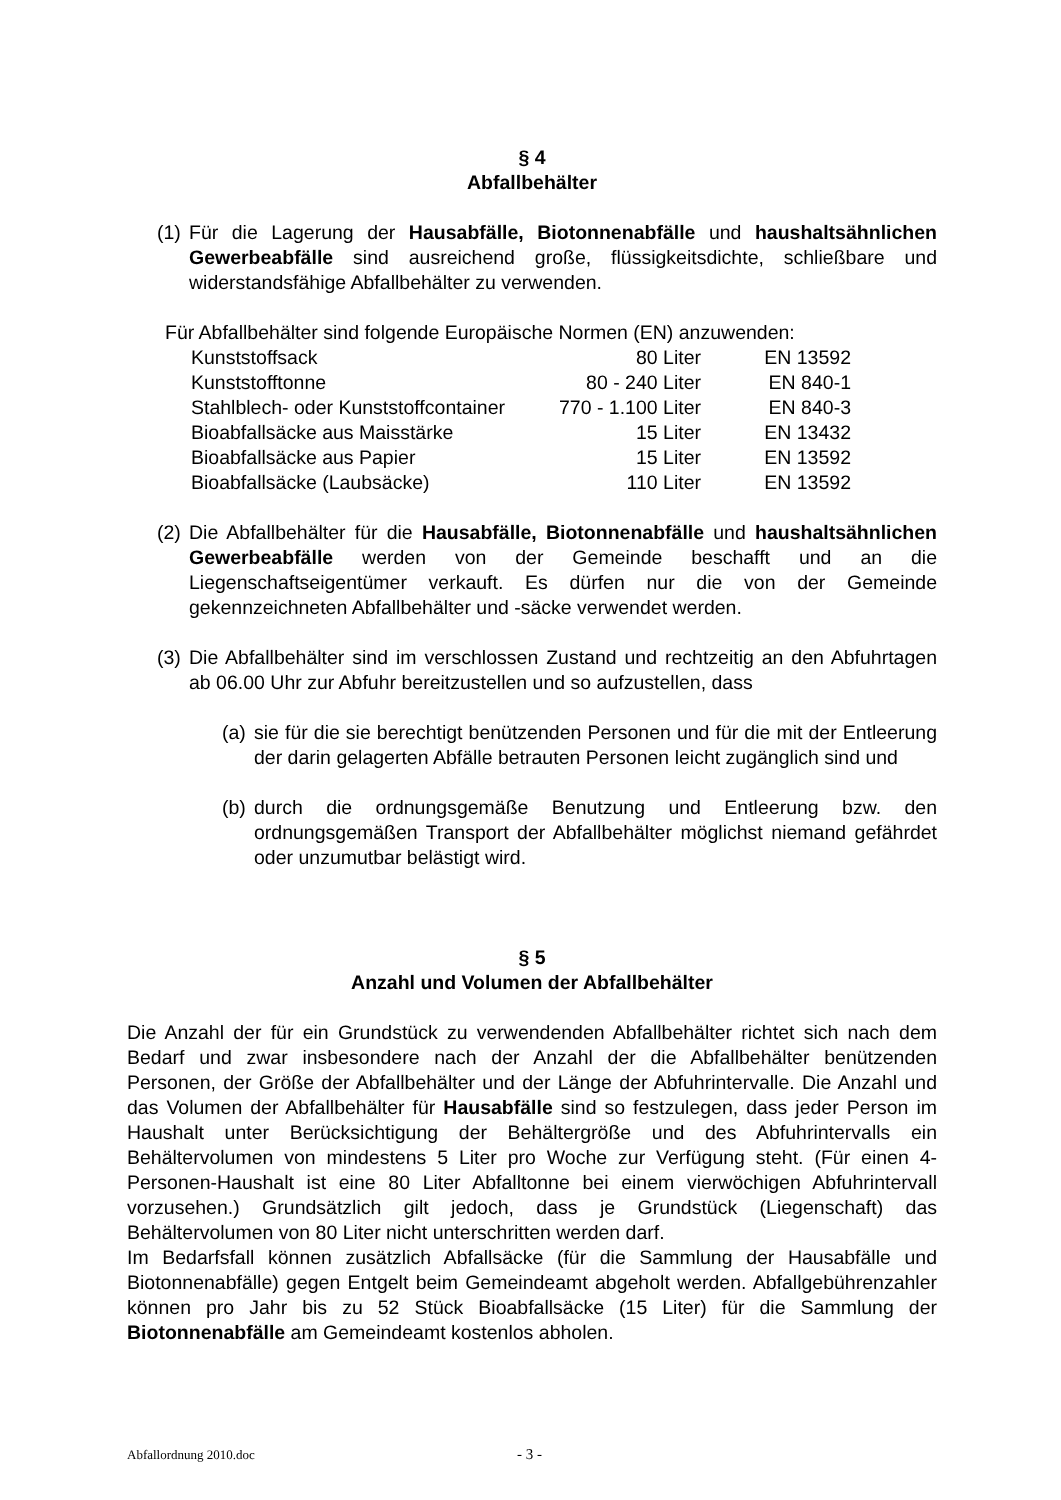§ 4
Abfallbehälter
(1)
Für die Lagerung der Hausabfälle, Biotonnenabfälle und haushaltsähnlichen Gewerbeabfälle sind ausreichend große, flüssigkeitsdichte, schließbare und widerstandsfähige Abfallbehälter zu verwenden.
Für Abfallbehälter sind folgende Europäische Normen (EN) anzuwenden:
| Kunststoffsack | 80 Liter | EN 13592 |
| Kunststofftonne | 80 - 240 Liter | EN 840-1 |
| Stahlblech- oder Kunststoffcontainer | 770 - 1.100 Liter | EN 840-3 |
| Bioabfallsäcke aus Maisstärke | 15 Liter | EN 13432 |
| Bioabfallsäcke aus Papier | 15 Liter | EN 13592 |
| Bioabfallsäcke (Laubsäcke) | 110 Liter | EN 13592 |
(2)
Die Abfallbehälter für die Hausabfälle, Biotonnenabfälle und haushaltsähnlichen Gewerbeabfälle werden von der Gemeinde beschafft und an die Liegenschaftseigentümer verkauft. Es dürfen nur die von der Gemeinde gekennzeichneten Abfallbehälter und -säcke verwendet werden.
(3)
Die Abfallbehälter sind im verschlossen Zustand und rechtzeitig an den Abfuhrtagen ab 06.00 Uhr zur Abfuhr bereitzustellen und so aufzustellen, dass
(a)
sie für die sie berechtigt benützenden Personen und für die mit der Entleerung der darin gelagerten Abfälle betrauten Personen leicht zugänglich sind und
(b)
durch die ordnungsgemäße Benutzung und Entleerung bzw. den ordnungsgemäßen Transport der Abfallbehälter möglichst niemand gefährdet oder unzumutbar belästigt wird.
§ 5
Anzahl und Volumen der Abfallbehälter
Die Anzahl der für ein Grundstück zu verwendenden Abfallbehälter richtet sich nach dem Bedarf und zwar insbesondere nach der Anzahl der die Abfallbehälter benützenden Personen, der Größe der Abfallbehälter und der Länge der Abfuhrintervalle. Die Anzahl und das Volumen der Abfallbehälter für Hausabfälle sind so festzulegen, dass jeder Person im Haushalt unter Berücksichtigung der Behältergröße und des Abfuhrintervalls ein Behältervolumen von mindestens 5 Liter pro Woche zur Verfügung steht. (Für einen 4-Personen-Haushalt ist eine 80 Liter Abfalltonne bei einem vierwöchigen Abfuhrintervall vorzusehen.) Grundsätzlich gilt jedoch, dass je Grundstück (Liegenschaft) das Behältervolumen von 80 Liter nicht unterschritten werden darf.
Im Bedarfsfall können zusätzlich Abfallsäcke (für die Sammlung der Hausabfälle und Biotonnenabfälle) gegen Entgelt beim Gemeindeamt abgeholt werden. Abfallgebührenzahler können pro Jahr bis zu 52 Stück Bioabfallsäcke (15 Liter) für die Sammlung der Biotonnenabfälle am Gemeindeamt kostenlos abholen.
Abfallordnung 2010.doc - 3 -